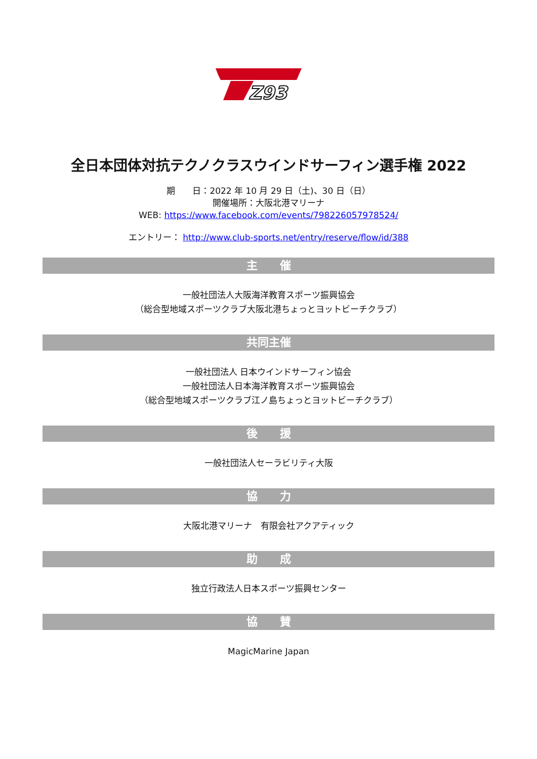Z93
全日本団体対抗テクノクラスウインドサーフィン選手権 2022
期　　日：2022 年 10 月 29 日（土)、30 日（日）
開催場所：大阪北港マリーナ
WEB: https://www.facebook.com/events/798226057978524/
エントリー： http://www.club-sports.net/entry/reserve/flow/id/388
主　　催
一般社団法人大阪海洋教育スポーツ振興協会
（総合型地域スポーツクラブ大阪北港ちょっとヨットビーチクラブ）
共同主催
一般社団法人 日本ウインドサーフィン協会
一般社団法人日本海洋教育スポーツ振興協会
（総合型地域スポーツクラブ江ノ島ちょっとヨットビーチクラブ）
後　　援
一般社団法人セーラビリティ大阪
協　　力
大阪北港マリーナ　有限会社アクアティック
助　　成
独立行政法人日本スポーツ振興センター
協　　賛
MagicMarine Japan